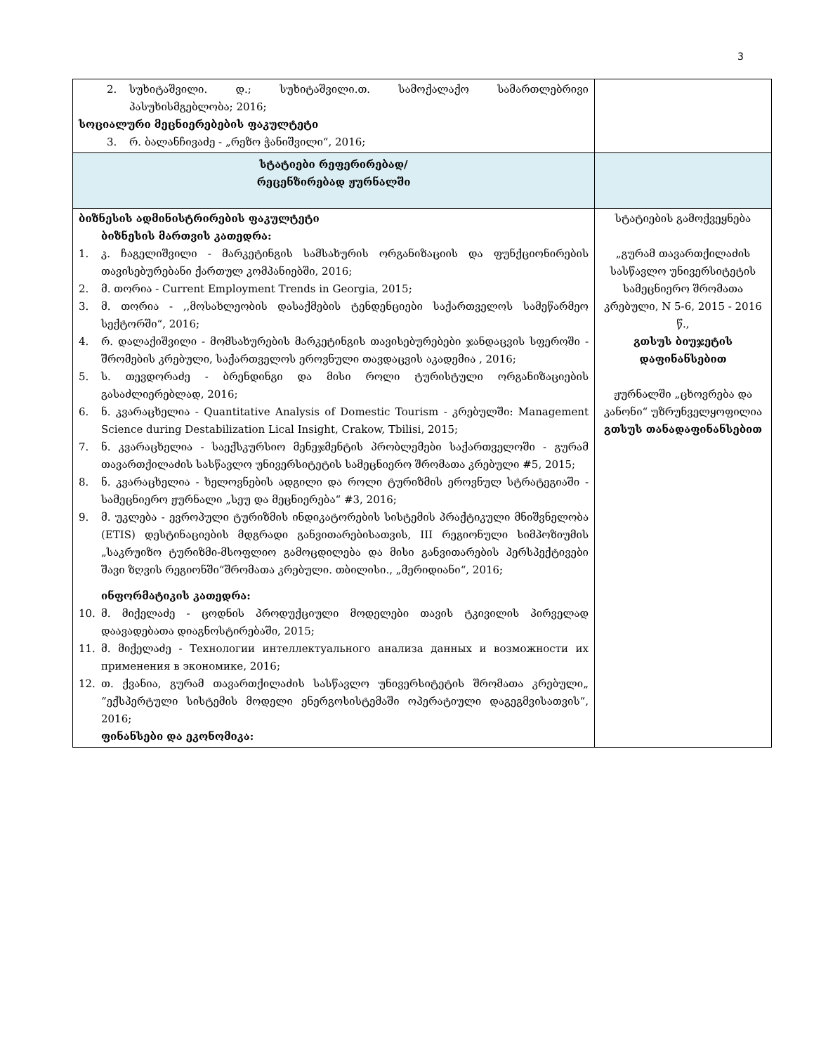3
| 2. სუხიტაშვილი. დ.; სუხიტაშვილი.თ. სამოქალაქო სამართლებრივი პასუხისმგებლობა; 2016; სოციალური მეცნიერებების ფაკულტეტი 3. რ. ბალანჩივაძე - „რეზო ჭანიშვილი“, 2016; | |
| სტატიები რეფერირებად/ რეცენზირებად ჟურნალში | |
| ბიზნესის ადმინისტრირების ფაკულტეტი ბიზნესის მართვის კათედრა: 1. კ. ჩაგელიშვილი - მარკეტინგის სამსახურის ორგანიზაციის და ფუნქციონირების თავისებურებანი ქართულ კომპანიებში, 2016; 2. მ. თორია - Current Employment Trends in Georgia, 2015; 3. მ. თორია - ,,მოსახლეობის დასაქმების ტენდენციები საქართველოს სამეწარმეო სექტორში“, 2016; 4. რ. დალაქიშვილი - მომსახურების მარკეტინგის თავისებურებები ჯანდაცვის სფეროში - შრომების კრებული, საქართველოს ეროვნული თავდაცვის აკადემია , 2016; 5. ს. თევდორაძე - ბრენდინგი და მისი როლი ტურისტული ორგანიზაციების გასაძლიერებლად, 2016; 6. ნ. კვარაცხელია - Quantitative Analysis of Domestic Tourism - კრებულში: Management Science during Destabilization Lical Insight, Crakow, Tbilisi, 2015; 7. ნ. კვარაცხელია - საექსკურსიო მენეჯმენტის პრობლემები საქართველოში - გურამ თავართქილაძის სასწავლო უნივერსიტეტის სამეცნიერო შრომათა კრებული #5, 2015; 8. ნ. კვარაცხელია - ხელოვნების ადგილი და როლი ტურიზმის ეროვნულ სტრატეგიაში - სამეცნიერო ჟურნალი „სეუ და მეცნიერება“ #3, 2016; 9. მ. უკლება - ევროპული ტურიზმის ინდიკატორების სისტემის პრაქტიკული მნიშვნელობა (ETIS) დესტინაციების მდგრადი განვითარებისათვის, III რეგიონული სიმპოზიუმის „საკრუიზო ტურიზმი-მსოფლიო გამოცდილება და მისი განვითარების პერსპექტივები შავი ზღვის რეგიონში“შრომათა კრებული. თბილისი., „მერიდიანი“, 2016; ინფორმატიკის კათედრა: 10. მ. მიქელაძე - ცოდნის პროდუქციული მოდელები თავის ტკივილის პირველად დაავადებათა დიაგნოსტირებაში, 2015; 11. მ. მიქელაძე - Технологии интеллектуального анализа данных и возможности их применения в экономике, 2016; 12. თ. ქვანია, გურამ თავართქილაძის სასწავლო უნივერსიტეტის შრომათა კრებული„ “ექსპერტული სისტემის მოდელი ენერგოსისტემაში ოპერატიული დაგეგმვისათვის“, 2016; ფინანსები და ეკონომიკა: | სტატიების გამოქვეყნება „გურამ თავართქილაძის სასწავლო უნივერსიტეტის სამეცნიერო შრომათა კრებული, N 5-6, 2015 - 2016 წ., გთსუს ბიუჯეტის დაფინანსებით ჟურნალში „ცხოვრება და კანონი“ უზრუნველყოფილია გთსუს თანადაფინანსებით |